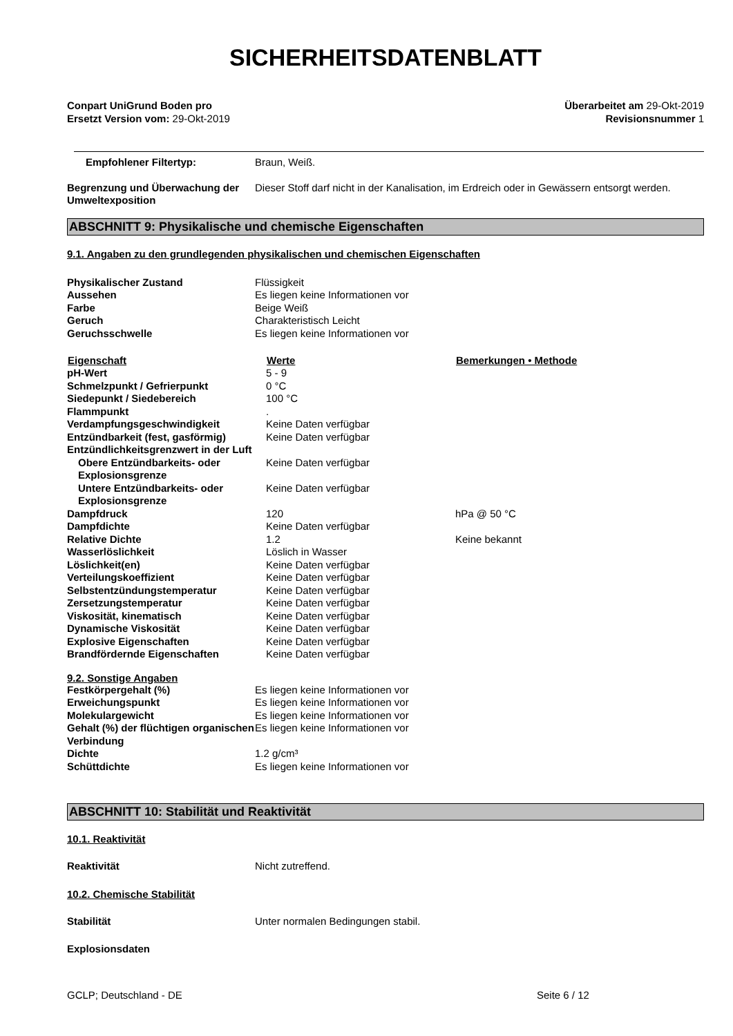SICHERHEITSDATENBLATT
Conpart UniGrund Boden pro
Ersetzt Version vom: 29-Okt-2019
Überarbeitet am 29-Okt-2019
Revisionsnummer 1
| Empfohlener Filtertyp: | Braun, Weiß. |
| Begrenzung und Überwachung der Umweltexposition | Dieser Stoff darf nicht in der Kanalisation, im Erdreich oder in Gewässern entsorgt werden. |
ABSCHNITT 9: Physikalische und chemische Eigenschaften
9.1. Angaben zu den grundlegenden physikalischen und chemischen Eigenschaften
| Physikalischer Zustand | Flüssigkeit |
| Aussehen | Es liegen keine Informationen vor |
| Farbe | Beige Weiß |
| Geruch | Charakteristisch Leicht |
| Geruchsschwelle | Es liegen keine Informationen vor |
| Eigenschaft | Werte | Bemerkungen • Methode |
| --- | --- | --- |
| pH-Wert | 5 - 9 | |
| Schmelzpunkt / Gefrierpunkt | 0 °C | |
| Siedepunkt / Siedebereich | 100 °C | |
| Flammpunkt | . | |
| Verdampfungsgeschwindigkeit | Keine Daten verfügbar | |
| Entzündbarkeit (fest, gasförmig) | Keine Daten verfügbar | |
| Entzündlichkeitsgrenzwert in der Luft | | |
| Obere Entzündbarkeits- oder Explosionsgrenze | Keine Daten verfügbar | |
| Untere Entzündbarkeits- oder Explosionsgrenze | Keine Daten verfügbar | |
| Dampfdruck | 120 | hPa @ 50 °C |
| Dampfdichte | Keine Daten verfügbar | |
| Relative Dichte | 1.2 | Keine bekannt |
| Wasserlöslichkeit | Löslich in Wasser | |
| Löslichkeit(en) | Keine Daten verfügbar | |
| Verteilungskoeffizient | Keine Daten verfügbar | |
| Selbstentzündungstemperatur | Keine Daten verfügbar | |
| Zersetzungstemperatur | Keine Daten verfügbar | |
| Viskosität, kinematisch | Keine Daten verfügbar | |
| Dynamische Viskosität | Keine Daten verfügbar | |
| Explosive Eigenschaften | Keine Daten verfügbar | |
| Brandfördernde Eigenschaften | Keine Daten verfügbar | |
9.2. Sonstige Angaben
| Festkörpergehalt (%) | Es liegen keine Informationen vor |
| Erweichungspunkt | Es liegen keine Informationen vor |
| Molekulargewicht | Es liegen keine Informationen vor |
| Gehalt (%) der flüchtigen organischen Verbindung | Es liegen keine Informationen vor |
| Dichte | 1.2 g/cm³ |
| Schüttdichte | Es liegen keine Informationen vor |
ABSCHNITT 10: Stabilität und Reaktivität
10.1. Reaktivität
| Reaktivität | Nicht zutreffend. |
10.2. Chemische Stabilität
| Stabilität | Unter normalen Bedingungen stabil. |
Explosionsdaten
GCLP; Deutschland - DE Seite 6 / 12